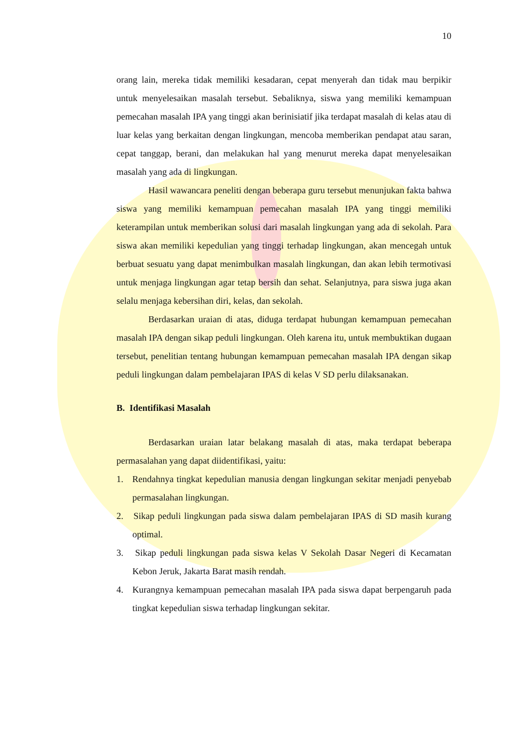10
orang lain, mereka tidak memiliki kesadaran, cepat menyerah dan tidak mau berpikir untuk menyelesaikan masalah tersebut. Sebaliknya, siswa yang memiliki kemampuan pemecahan masalah IPA yang tinggi akan berinisiatif jika terdapat masalah di kelas atau di luar kelas yang berkaitan dengan lingkungan, mencoba memberikan pendapat atau saran, cepat tanggap, berani, dan melakukan hal yang menurut mereka dapat menyelesaikan masalah yang ada di lingkungan.
Hasil wawancara peneliti dengan beberapa guru tersebut menunjukan fakta bahwa siswa yang memiliki kemampuan pemecahan masalah IPA yang tinggi memiliki keterampilan untuk memberikan solusi dari masalah lingkungan yang ada di sekolah. Para siswa akan memiliki kepedulian yang tinggi terhadap lingkungan, akan mencegah untuk berbuat sesuatu yang dapat menimbulkan masalah lingkungan, dan akan lebih termotivasi untuk menjaga lingkungan agar tetap bersih dan sehat. Selanjutnya, para siswa juga akan selalu menjaga kebersihan diri, kelas, dan sekolah.
Berdasarkan uraian di atas, diduga terdapat hubungan kemampuan pemecahan masalah IPA dengan sikap peduli lingkungan. Oleh karena itu, untuk membuktikan dugaan tersebut, penelitian tentang hubungan kemampuan pemecahan masalah IPA dengan sikap peduli lingkungan dalam pembelajaran IPAS di kelas V SD perlu dilaksanakan.
B. Identifikasi Masalah
Berdasarkan uraian latar belakang masalah di atas, maka terdapat beberapa permasalahan yang dapat diidentifikasi, yaitu:
1. Rendahnya tingkat kepedulian manusia dengan lingkungan sekitar menjadi penyebab permasalahan lingkungan.
2. Sikap peduli lingkungan pada siswa dalam pembelajaran IPAS di SD masih kurang optimal.
3. Sikap peduli lingkungan pada siswa kelas V Sekolah Dasar Negeri di Kecamatan Kebon Jeruk, Jakarta Barat masih rendah.
4. Kurangnya kemampuan pemecahan masalah IPA pada siswa dapat berpengaruh pada tingkat kepedulian siswa terhadap lingkungan sekitar.